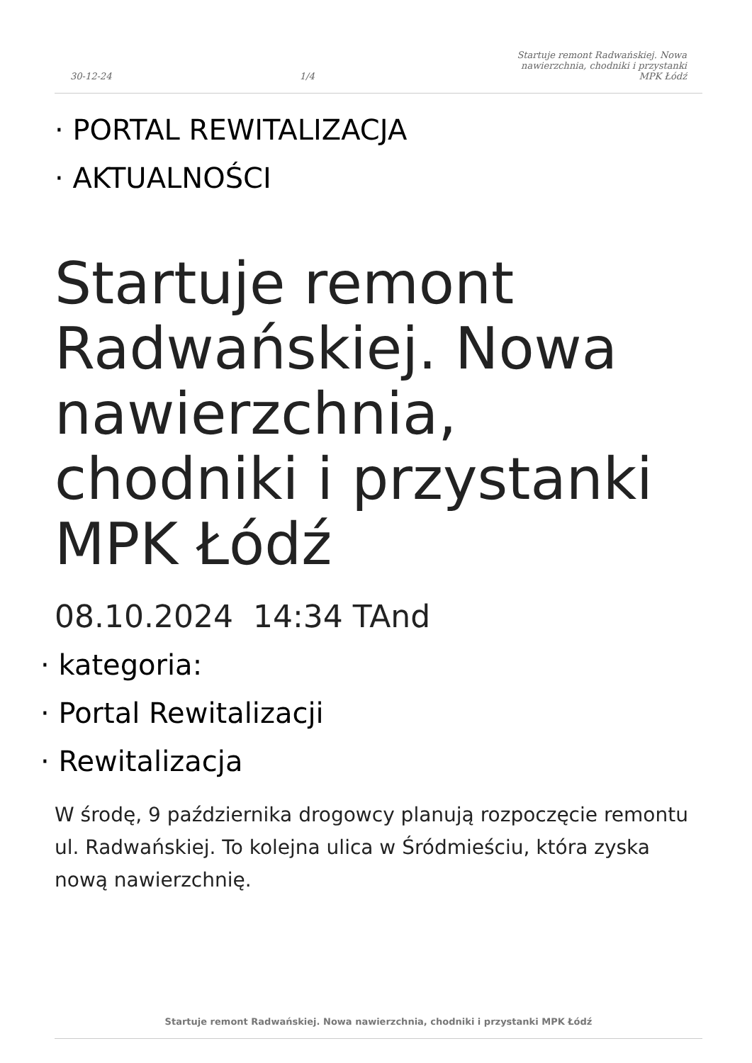30-12-24
1/4
Startuje remont Radwańskiej. Nowa nawierzchnia, chodniki i przystanki MPK Łódź
· PORTAL REWITALIZACJA
· AKTUALNOŚCI
Startuje remont Radwańskiej. Nowa nawierzchnia, chodniki i przystanki MPK Łódź
08.10.2024 14:34 TAnd
· kategoria:
· Portal Rewitalizacji
· Rewitalizacja
W środę, 9 października drogowcy planują rozpoczęcie remontu ul. Radwańskiej. To kolejna ulica w Śródmieściu, która zyska nową nawierzchnię.
Startuje remont Radwańskiej. Nowa nawierzchnia, chodniki i przystanki MPK Łódź